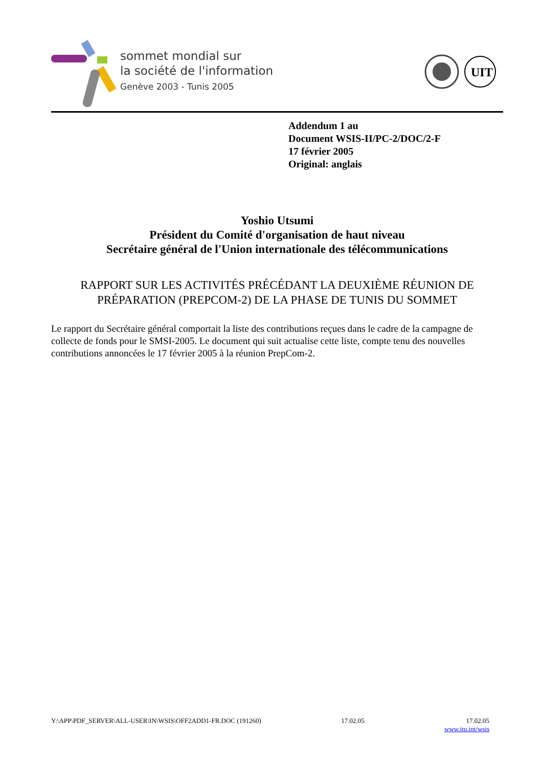sommet mondial sur
la société de l'information
Genève 2003 - Tunis 2005
UIT
Addendum 1 au
Document WSIS-II/PC-2/DOC/2-F
17 février 2005
Original: anglais
Yoshio Utsumi
Président du Comité d'organisation de haut niveau
Secrétaire général de l'Union internationale des télécommunications
RAPPORT SUR LES ACTIVITÉS PRÉCÉDANT LA DEUXIÈME RÉUNION DE PRÉPARATION (PREPCOM-2) DE LA PHASE DE TUNIS DU SOMMET
Le rapport du Secrétaire général comportait la liste des contributions reçues dans le cadre de la campagne de collecte de fonds pour le SMSI-2005. Le document qui suit actualise cette liste, compte tenu des nouvelles contributions annoncées le 17 février 2005 à la réunion PrepCom-2.
Y:\APP\PDF_SERVER\ALL-USER\IN\WSIS\OFF2ADD1-FR.DOC (191260) 17.02.05 17.02.05
www.itu.int/wsis